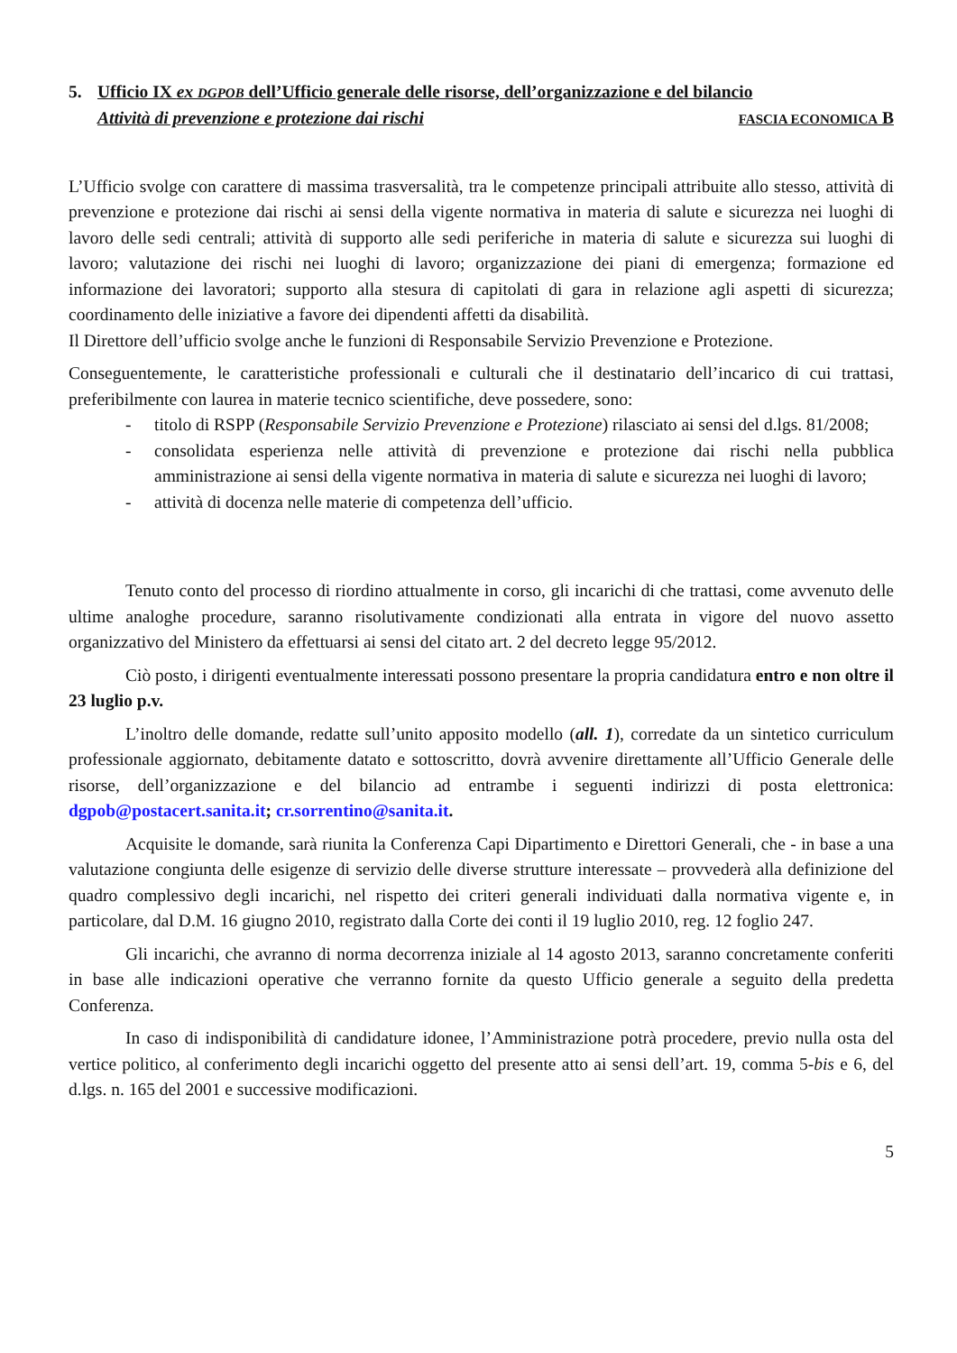5. Ufficio IX ex DGPOB dell’Ufficio generale delle risorse, dell’organizzazione e del bilancio
Attività di prevenzione e protezione dai rischi FASCIA ECONOMICA B
L’Ufficio svolge con carattere di massima trasversalità, tra le competenze principali attribuite allo stesso, attività di prevenzione e protezione dai rischi ai sensi della vigente normativa in materia di salute e sicurezza nei luoghi di lavoro delle sedi centrali; attività di supporto alle sedi periferiche in materia di salute e sicurezza sui luoghi di lavoro; valutazione dei rischi nei luoghi di lavoro; organizzazione dei piani di emergenza; formazione ed informazione dei lavoratori; supporto alla stesura di capitolati di gara in relazione agli aspetti di sicurezza; coordinamento delle iniziative a favore dei dipendenti affetti da disabilità.
Il Direttore dell’ufficio svolge anche le funzioni di Responsabile Servizio Prevenzione e Protezione.
Conseguentemente, le caratteristiche professionali e culturali che il destinatario dell’incarico di cui trattasi, preferibilmente con laurea in materie tecnico scientifiche, deve possedere, sono:
- titolo di RSPP (Responsabile Servizio Prevenzione e Protezione) rilasciato ai sensi del d.lgs. 81/2008;
- consolidata esperienza nelle attività di prevenzione e protezione dai rischi nella pubblica amministrazione ai sensi della vigente normativa in materia di salute e sicurezza nei luoghi di lavoro;
- attività di docenza nelle materie di competenza dell’ufficio.
Tenuto conto del processo di riordino attualmente in corso, gli incarichi di che trattasi, come avvenuto delle ultime analoghe procedure, saranno risolutivamente condizionati alla entrata in vigore del nuovo assetto organizzativo del Ministero da effettuarsi ai sensi del citato art. 2 del decreto legge 95/2012.
Ciò posto, i dirigenti eventualmente interessati possono presentare la propria candidatura entro e non oltre il 23 luglio p.v.
L’inoltro delle domande, redatte sull’unito apposito modello (all. 1), corredate da un sintetico curriculum professionale aggiornato, debitamente datato e sottoscritto, dovrà avvenire direttamente all’Ufficio Generale delle risorse, dell’organizzazione e del bilancio ad entrambe i seguenti indirizzi di posta elettronica: dgpob@postacert.sanita.it; cr.sorrentino@sanita.it.
Acquisite le domande, sarà riunita la Conferenza Capi Dipartimento e Direttori Generali, che - in base a una valutazione congiunta delle esigenze di servizio delle diverse strutture interessate – provvederà alla definizione del quadro complessivo degli incarichi, nel rispetto dei criteri generali individuati dalla normativa vigente e, in particolare, dal D.M. 16 giugno 2010, registrato dalla Corte dei conti il 19 luglio 2010, reg. 12 foglio 247.
Gli incarichi, che avranno di norma decorrenza iniziale al 14 agosto 2013, saranno concretamente conferiti in base alle indicazioni operative che verranno fornite da questo Ufficio generale a seguito della predetta Conferenza.
In caso di indisponibilità di candidature idonee, l’Amministrazione potrà procedere, previo nulla osta del vertice politico, al conferimento degli incarichi oggetto del presente atto ai sensi dell’art. 19, comma 5-bis e 6, del d.lgs. n. 165 del 2001 e successive modificazioni.
5